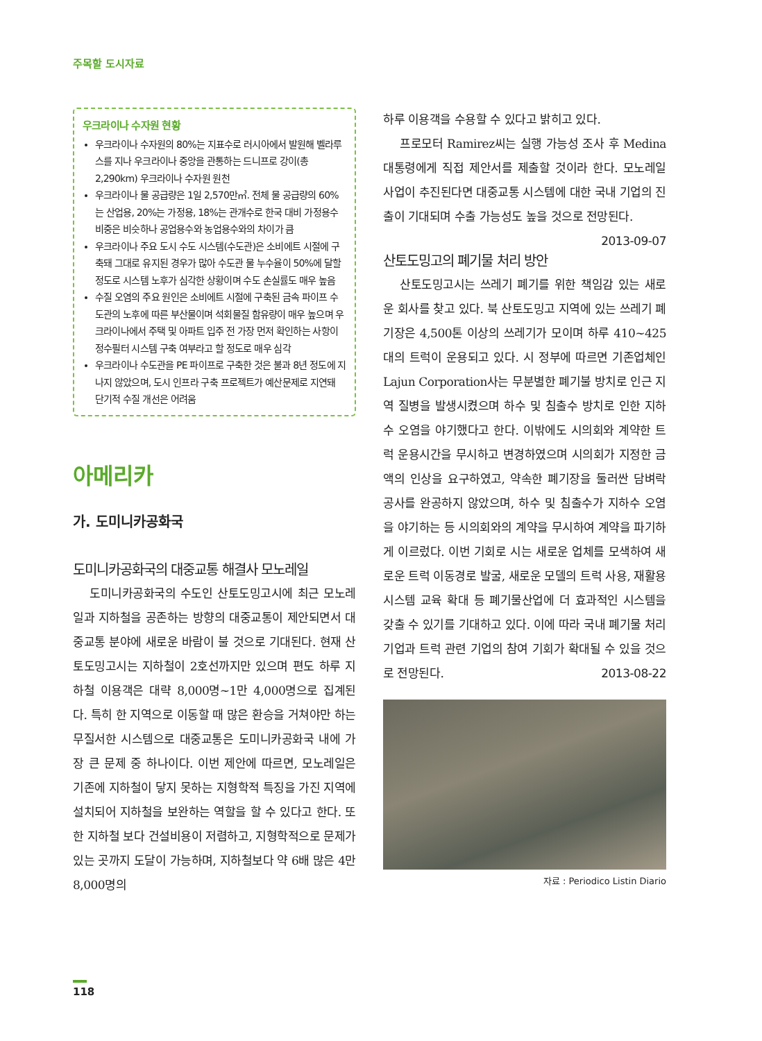주목할 도시자료
우크라이나 수자원 현황
우크라이나 수자원의 80%는 지표수로 러시아에서 발원해 벨라루스를 지나 우크라이나 중앙을 관통하는 드니프로 강이(총 2,290km) 우크라이나 수자원 원천
우크라이나 물 공급량은 1일 2,570만㎥. 전체 물 공급량의 60%는 산업용, 20%는 가정용, 18%는 관개수로 한국 대비 가정용수 비중은 비슷하나 공업용수와 농업용수와의 차이가 큼
우크라이나 주요 도시 수도 시스템(수도관)은 소비에트 시절에 구축돼 그대로 유지된 경우가 많아 수도관 물 누수율이 50%에 달할 정도로 시스템 노후가 심각한 상황이며 수도 손실률도 매우 높음
수질 오염의 주요 원인은 소비에트 시절에 구축된 금속 파이프 수도관의 노후에 따른 부산물이며 석회물질 함유량이 매우 높으며 우크라이나에서 주택 및 아파트 입주 전 가장 먼저 확인하는 사항이 정수필터 시스템 구축 여부라고 할 정도로 매우 심각
우크라이나 수도관을 PE 파이프로 구축한 것은 불과 8년 정도에 지나지 않았으며, 도시 인프라 구축 프로젝트가 예산문제로 지연돼 단기적 수질 개선은 어려움
아메리카
가. 도미니카공화국
도미니카공화국의 대중교통 해결사 모노레일
도미니카공화국의 수도인 산토도밍고시에 최근 모노레일과 지하철을 공존하는 방향의 대중교통이 제안되면서 대중교통 분야에 새로운 바람이 불 것으로 기대된다. 현재 산토도밍고시는 지하철이 2호선까지만 있으며 편도 하루 지하철 이용객은 대략 8,000명~1만 4,000명으로 집계된다. 특히 한 지역으로 이동할 때 많은 환승을 거쳐야만 하는 무질서한 시스템으로 대중교통은 도미니카공화국 내에 가장 큰 문제 중 하나이다. 이번 제안에 따르면, 모노레일은 기존에 지하철이 닿지 못하는 지형학적 특징을 가진 지역에 설치되어 지하철을 보완하는 역할을 할 수 있다고 한다. 또한 지하철 보다 건설비용이 저렴하고, 지형학적으로 문제가 있는 곳까지 도달이 가능하며, 지하철보다 약 6배 많은 4만 8,000명의
하루 이용객을 수용할 수 있다고 밝히고 있다.
프로모터 Ramirez씨는 실행 가능성 조사 후 Medina 대통령에게 직접 제안서를 제출할 것이라 한다. 모노레일 사업이 추진된다면 대중교통 시스템에 대한 국내 기업의 진출이 기대되며 수출 가능성도 높을 것으로 전망된다. 2013-09-07
산토도밍고의 폐기물 처리 방안
산토도밍고시는 쓰레기 폐기를 위한 책임감 있는 새로운 회사를 찾고 있다. 북 산토도밍고 지역에 있는 쓰레기 폐기장은 4,500톤 이상의 쓰레기가 모이며 하루 410~425대의 트럭이 운용되고 있다. 시 정부에 따르면 기존업체인 Lajun Corporation사는 무분별한 폐기불 방치로 인근 지역 질병을 발생시켰으며 하수 및 침출수 방치로 인한 지하수 오염을 야기했다고 한다. 이밖에도 시의회와 계약한 트럭 운용시간을 무시하고 변경하였으며 시의회가 지정한 금액의 인상을 요구하였고, 약속한 폐기장을 둘러싼 담벼락 공사를 완공하지 않았으며, 하수 및 침출수가 지하수 오염을 야기하는 등 시의회와의 계약을 무시하여 계약을 파기하게 이르렀다. 이번 기회로 시는 새로운 업체를 모색하여 새로운 트럭 이동경로 발굴, 새로운 모델의 트럭 사용, 재활용 시스템 교육 확대 등 폐기물산업에 더 효과적인 시스템을 갖출 수 있기를 기대하고 있다. 이에 따라 국내 폐기물 처리 기업과 트럭 관련 기업의 참여 기회가 확대될 수 있을 것으로 전망된다. 2013-08-22
자료 : Periodico Listin Diario
118